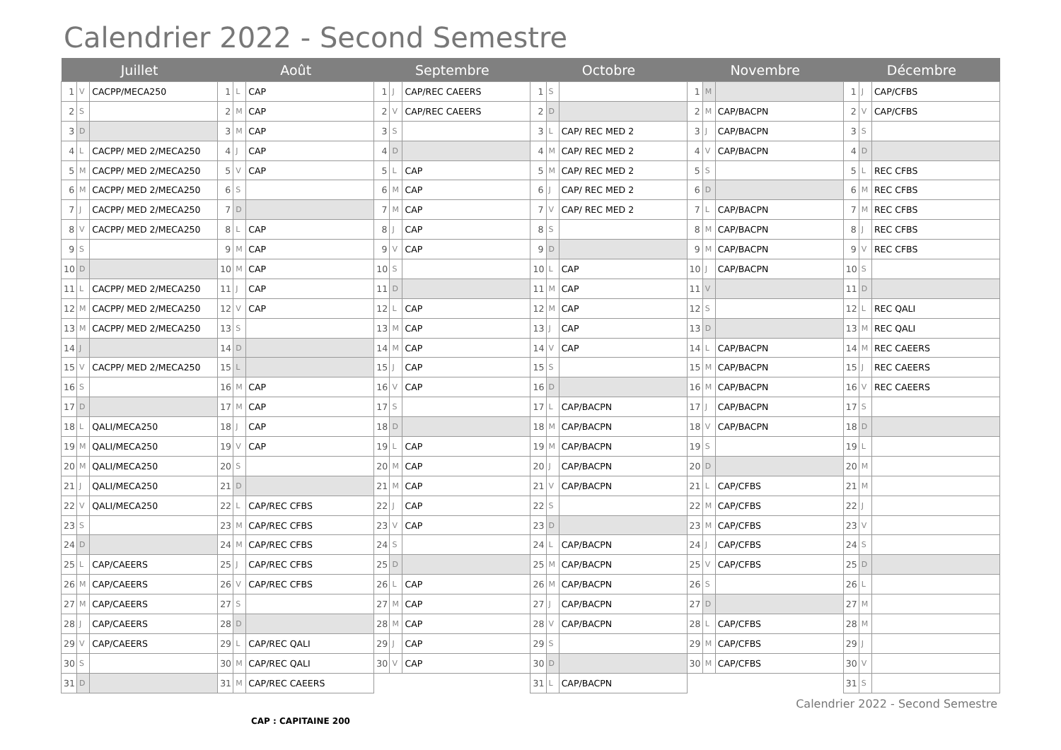Calendrier 2022 - Second Semestre
| Juillet | | | Août | | | Septembre | | | Octobre | | | Novembre | | | Décembre | | |
| --- | --- | --- | --- | --- | --- | --- | --- | --- | --- | --- | --- | --- | --- | --- | --- | --- | --- |
| 1 | V | CACPP/MECA250 | 1 | L | CAP | 1 | J | CAP/REC CAEERS | 1 | S | | 1 | M | | 1 | J | CAP/CFBS |
| 2 | S | | 2 | M | CAP | 2 | V | CAP/REC CAEERS | 2 | D | | 2 | M | CAP/BACPN | 2 | V | CAP/CFBS |
| 3 | D | | 3 | M | CAP | 3 | S | | 3 | L | CAP/ REC MED 2 | 3 | J | CAP/BACPN | 3 | S | |
| 4 | L | CACPP/ MED 2/MECA250 | 4 | J | CAP | 4 | D | | 4 | M | CAP/ REC MED 2 | 4 | V | CAP/BACPN | 4 | D | |
| 5 | M | CACPP/ MED 2/MECA250 | 5 | V | CAP | 5 | L | CAP | 5 | M | CAP/ REC MED 2 | 5 | S | | 5 | L | REC CFBS |
| 6 | M | CACPP/ MED 2/MECA250 | 6 | S | | 6 | M | CAP | 6 | J | CAP/ REC MED 2 | 6 | D | | 6 | M | REC CFBS |
| 7 | J | CACPP/ MED 2/MECA250 | 7 | D | | 7 | M | CAP | 7 | V | CAP/ REC MED 2 | 7 | L | CAP/BACPN | 7 | M | REC CFBS |
| 8 | V | CACPP/ MED 2/MECA250 | 8 | L | CAP | 8 | J | CAP | 8 | S | | 8 | M | CAP/BACPN | 8 | J | REC CFBS |
| 9 | S | | 9 | M | CAP | 9 | V | CAP | 9 | D | | 9 | M | CAP/BACPN | 9 | V | REC CFBS |
| 10 | D | | 10 | M | CAP | 10 | S | | 10 | L | CAP | 10 | J | CAP/BACPN | 10 | S | |
| 11 | L | CACPP/ MED 2/MECA250 | 11 | J | CAP | 11 | D | | 11 | M | CAP | 11 | V | | 11 | D | |
| 12 | M | CACPP/ MED 2/MECA250 | 12 | V | CAP | 12 | L | CAP | 12 | M | CAP | 12 | S | | 12 | L | REC QALI |
| 13 | M | CACPP/ MED 2/MECA250 | 13 | S | | 13 | M | CAP | 13 | J | CAP | 13 | D | | 13 | M | REC QALI |
| 14 | J | | 14 | D | | 14 | M | CAP | 14 | V | CAP | 14 | L | CAP/BACPN | 14 | M | REC CAEERS |
| 15 | V | CACPP/ MED 2/MECA250 | 15 | L | | 15 | J | CAP | 15 | S | | 15 | M | CAP/BACPN | 15 | J | REC CAEERS |
| 16 | S | | 16 | M | CAP | 16 | V | CAP | 16 | D | | 16 | M | CAP/BACPN | 16 | V | REC CAEERS |
| 17 | D | | 17 | M | CAP | 17 | S | | 17 | L | CAP/BACPN | 17 | J | CAP/BACPN | 17 | S | |
| 18 | L | QALI/MECA250 | 18 | J | CAP | 18 | D | | 18 | M | CAP/BACPN | 18 | V | CAP/BACPN | 18 | D | |
| 19 | M | QALI/MECA250 | 19 | V | CAP | 19 | L | CAP | 19 | M | CAP/BACPN | 19 | S | | 19 | L | |
| 20 | M | QALI/MECA250 | 20 | S | | 20 | M | CAP | 20 | J | CAP/BACPN | 20 | D | | 20 | M | |
| 21 | J | QALI/MECA250 | 21 | D | | 21 | M | CAP | 21 | V | CAP/BACPN | 21 | L | CAP/CFBS | 21 | M | |
| 22 | V | QALI/MECA250 | 22 | L | CAP/REC CFBS | 22 | J | CAP | 22 | S | | 22 | M | CAP/CFBS | 22 | J | |
| 23 | S | | 23 | M | CAP/REC CFBS | 23 | V | CAP | 23 | D | | 23 | M | CAP/CFBS | 23 | V | |
| 24 | D | | 24 | M | CAP/REC CFBS | 24 | S | | 24 | L | CAP/BACPN | 24 | J | CAP/CFBS | 24 | S | |
| 25 | L | CAP/CAEERS | 25 | J | CAP/REC CFBS | 25 | D | | 25 | M | CAP/BACPN | 25 | V | CAP/CFBS | 25 | D | |
| 26 | M | CAP/CAEERS | 26 | V | CAP/REC CFBS | 26 | L | CAP | 26 | M | CAP/BACPN | 26 | S | | 26 | L | |
| 27 | M | CAP/CAEERS | 27 | S | | 27 | M | CAP | 27 | J | CAP/BACPN | 27 | D | | 27 | M | |
| 28 | J | CAP/CAEERS | 28 | D | | 28 | M | CAP | 28 | V | CAP/BACPN | 28 | L | CAP/CFBS | 28 | M | |
| 29 | V | CAP/CAEERS | 29 | L | CAP/REC QALI | 29 | J | CAP | 29 | S | | 29 | M | CAP/CFBS | 29 | J | |
| 30 | S | | 30 | M | CAP/REC QALI | 30 | V | CAP | 30 | D | | 30 | M | CAP/CFBS | 30 | V | |
| 31 | D | | 31 | M | CAP/REC CAEERS | | | | 31 | L | CAP/BACPN | | | | 31 | S | |
Calendrier 2022 - Second Semestre
CAP : CAPITAINE 200